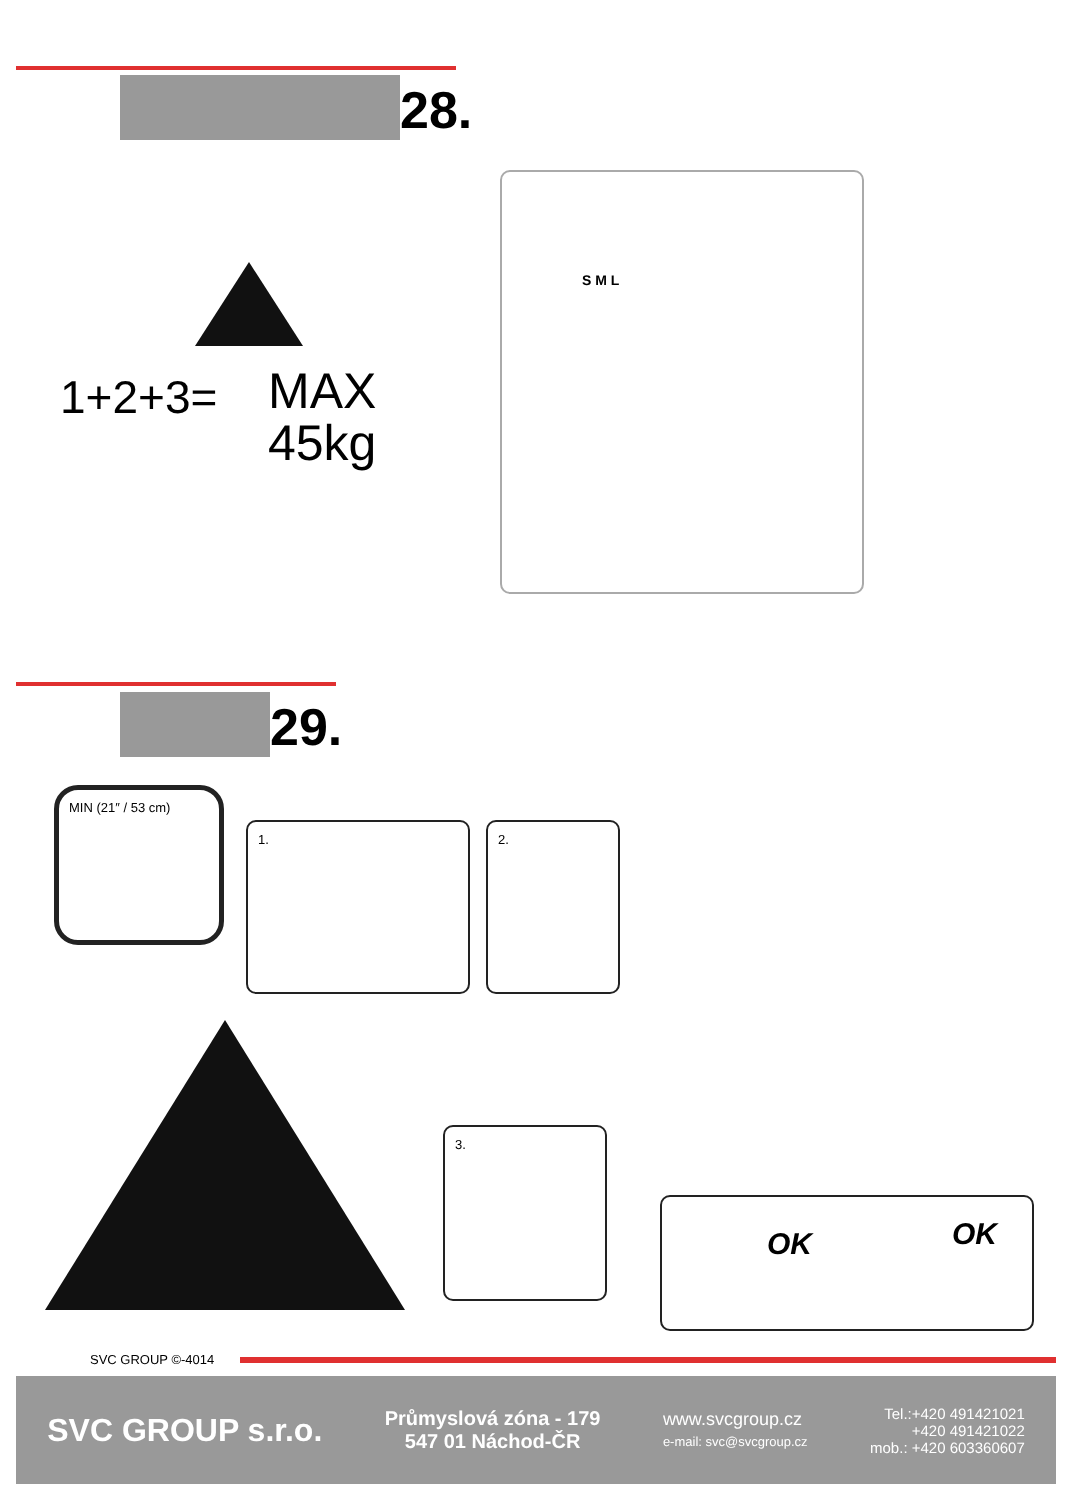28.
1+2+3=
MAX
45kg
S M L
29.
MIN (21″ / 53 cm)
1. 2.
3.
OK OK
SVC GROUP ©-4014
SVC GROUP s.r.o.
Průmyslová zóna - 179
547 01 Náchod-ČR
www.svcgroup.cz
e-mail: svc@svcgroup.cz
Tel.:+420 491421021
+420 491421022
mob.: +420 603360607